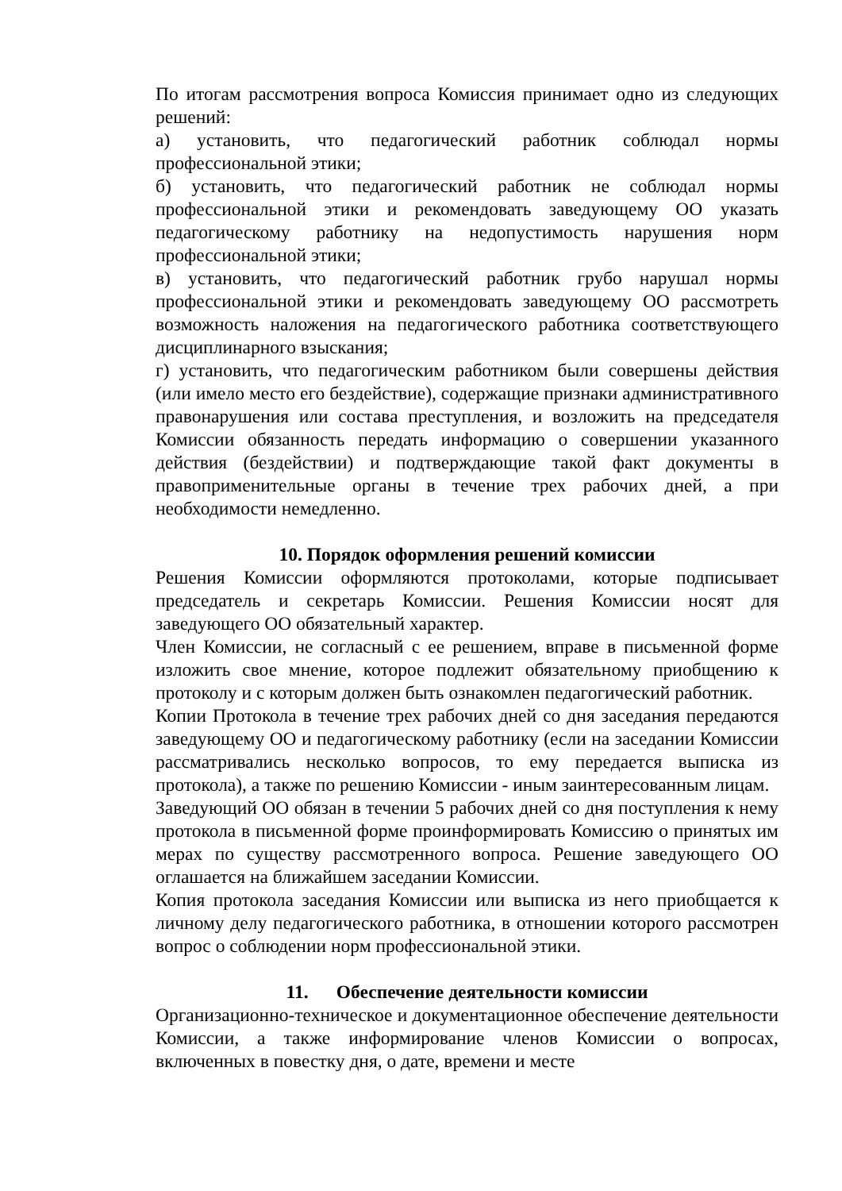По итогам рассмотрения вопроса Комиссия принимает одно из следующих решений:
а) установить, что педагогический работник соблюдал нормы профессиональной этики;
б) установить, что педагогический работник не соблюдал нормы профессиональной этики и рекомендовать заведующему ОО указать педагогическому работнику на недопустимость нарушения норм профессиональной этики;
в) установить, что педагогический работник грубо нарушал нормы профессиональной этики и рекомендовать заведующему ОО рассмотреть возможность наложения на педагогического работника соответствующего дисциплинарного взыскания;
г) установить, что педагогическим работником были совершены действия (или имело место его бездействие), содержащие признаки административного правонарушения или состава преступления, и возложить на председателя Комиссии обязанность передать информацию о совершении указанного действия (бездействии) и подтверждающие такой факт документы в правоприменительные органы в течение трех рабочих дней, а при необходимости немедленно.
10. Порядок оформления решений комиссии
Решения Комиссии оформляются протоколами, которые подписывает председатель и секретарь Комиссии. Решения Комиссии носят для заведующего ОО обязательный характер.
Член Комиссии, не согласный с ее решением, вправе в письменной форме изложить свое мнение, которое подлежит обязательному приобщению к протоколу и с которым должен быть ознакомлен педагогический работник.
Копии Протокола в течение трех рабочих дней со дня заседания передаются заведующему ОО и педагогическому работнику (если на заседании Комиссии рассматривались несколько вопросов, то ему передается выписка из протокола), а также по решению Комиссии - иным заинтересованным лицам.
Заведующий ОО обязан в течении 5 рабочих дней со дня поступления к нему протокола в письменной форме проинформировать Комиссию о принятых им мерах по существу рассмотренного вопроса. Решение заведующего ОО оглашается на ближайшем заседании Комиссии.
Копия протокола заседания Комиссии или выписка из него приобщается к личному делу педагогического работника, в отношении которого рассмотрен вопрос о соблюдении норм профессиональной этики.
11. Обеспечение деятельности комиссии
Организационно-техническое и документационное обеспечение деятельности Комиссии, а также информирование членов Комиссии о вопросах, включенных в повестку дня, о дате, времени и месте